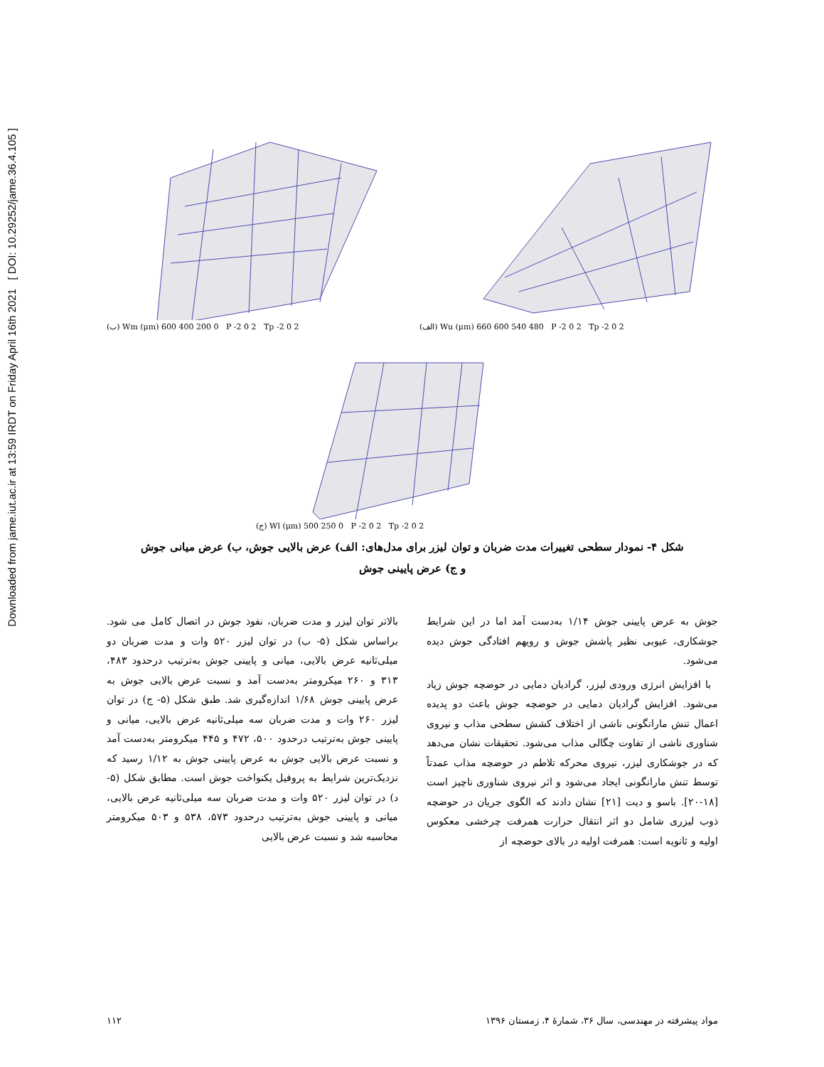Downloaded from jame.iut.ac.ir at 13:59 IRDT on Friday April 16th 2021 [ DOI: 10.29252/jame.36.4.105 ]
(ب) Wm (μm) 600 400 200 0 P -2 0 2 Tp -2 0 2 (الف) Wu (μm) 660 600 540 480 P -2 0 2 Tp -2 0 2
(ج) Wl (μm) 500 250 0 P -2 0 2 Tp -2 0 2
شکل ۴- نمودار سطحی تغییرات مدت ضربان و توان لیزر برای مدل‌های: الف) عرض بالایی جوش، ب) عرض میانی جوش
و ج) عرض پایینی جوش
بالاتر توان لیزر و مدت ضربان، نفوذ جوش در اتصال کامل می شود. براساس شکل (۵- ب) در توان لیزر ۵۲۰ وات و مدت ضربان دو میلی‌ثانیه عرض بالایی، میانی و پایینی جوش به‌ترتیب درحدود ۴۸۳، ۳۱۳ و ۲۶۰ میکرومتر به‌دست آمد و نسبت عرض بالایی جوش به عرض پایینی جوش ۱/۶۸ اندازه‌گیری شد. طبق شکل (۵- ج) در توان لیزر ۲۶۰ وات و مدت ضربان سه میلی‌ثانیه عرض بالایی، میانی و پایینی جوش به‌ترتیب درحدود ۵۰۰، ۴۷۲ و ۴۴۵ میکرومتر به‌دست آمد و نسبت عرض بالایی جوش به عرض پایینی جوش به ۱/۱۲ رسید که نزدیک‌ترین شرایط به پروفیل یکنواخت جوش است. مطابق شکل (۵- د) در توان لیزر ۵۲۰ وات و مدت ضربان سه میلی‌ثانیه عرض بالایی، میانی و پایینی جوش به‌ترتیب درحدود ۵۷۳، ۵۳۸ و ۵۰۳ میکرومتر محاسبه شد و نسبت عرض بالایی
جوش به عرض پایینی جوش ۱/۱۴ به‌دست آمد اما در این شرایط جوشکاری، عیوبی نظیر پاشش جوش و رویهم افتادگی جوش دیده می‌شود.
با افزایش انرژی ورودی لیزر، گرادیان دمایی در حوضچه جوش زیاد می‌شود. افزایش گرادیان دمایی در حوضچه جوش باعث دو پدیده اعمال تنش مارانگونی ناشی از اختلاف کشش سطحی مذاب و نیروی شناوری ناشی از تفاوت چگالی مذاب می‌شود. تحقیقات نشان می‌دهد که در جوشکاری لیزر، نیروی محرکه تلاطم در حوضچه مذاب عمدتاً توسط تنش مارانگونی ایجاد می‌شود و اثر نیروی شناوری ناچیز است [۱۸-۲۰]. باسو و دیت [۲۱] نشان دادند که الگوی جریان در حوضچه ذوب لیزری شامل دو اثر انتقال حرارت همرفت چرخشی معکوس اولیه و ثانویه است: همرفت اولیه در بالای حوضچه از
۱۱۲ مواد پیشرفته در مهندسی، سال ۳۶، شمارهٔ ۴، زمستان ۱۳۹۶